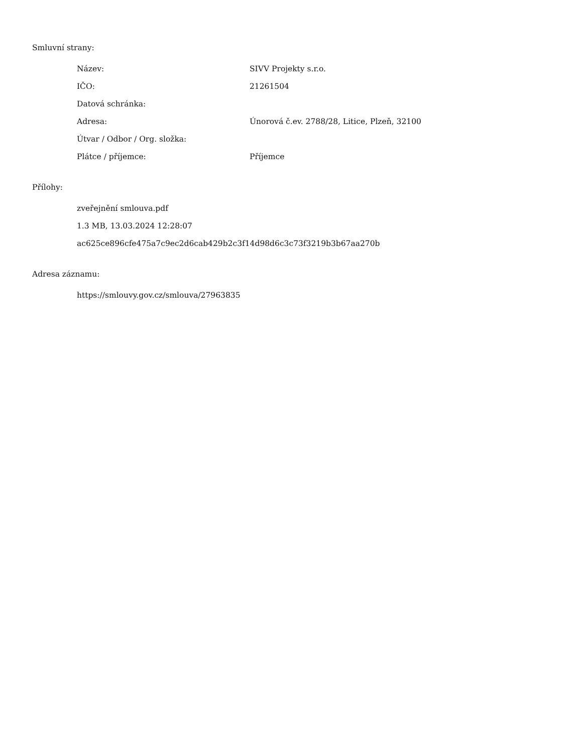Smluvní strany:
| Název: | SIVV Projekty s.r.o. |
| IČO: | 21261504 |
| Datová schránka: | |
| Adresa: | Únorová č.ev. 2788/28, Litice, Plzeň, 32100 |
| Útvar / Odbor / Org. složka: | |
| Plátce / příjemce: | Příjemce |
Přílohy:
zveřejnění smlouva.pdf
1.3 MB, 13.03.2024 12:28:07
ac625ce896cfe475a7c9ec2d6cab429b2c3f14d98d6c3c73f3219b3b67aa270b
Adresa záznamu:
https://smlouvy.gov.cz/smlouva/27963835